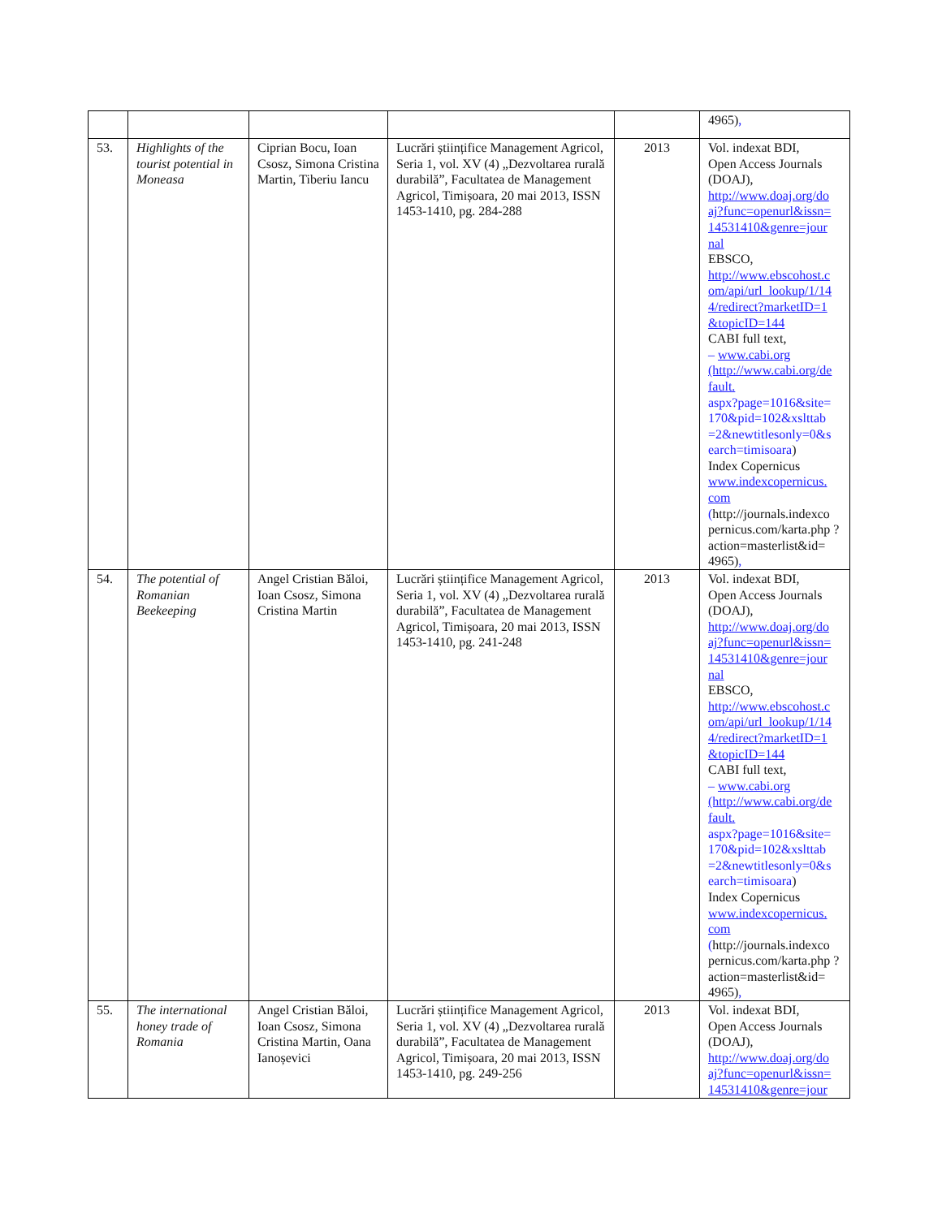| | | | | | 4965) , |
| 53. | Highlights of the tourist potential in Moneasa | Ciprian Bocu, Ioan Csosz, Simona Cristina Martin, Tiberiu Iancu | Lucrări științifice Management Agricol, Seria 1, vol. XV (4) „Dezvoltarea rurală durabilă”, Facultatea de Management Agricol, Timișoara, 20 mai 2013, ISSN 1453-1410, pg. 284-288 | 2013 | Vol. indexat BDI, Open Access Journals (DOAJ), http://www.doaj.org/do aj?func=openurl&issn= 14531410&genre=jour nal EBSCO, http://www.ebscohost.c om/api/url_lookup/1/14 4/redirect?marketID=1 &topicID=144 CABI full text, – www.cabi.org (http://www.cabi.org/de fault. aspx?page=1016&site= 170&pid=102&xslttab =2&newtitlesonly=0&s earch=timisoara ) Index Copernicus www.indexcopernicus. com ( http://journals.indexco pernicus.com/karta.php ?action=masterlist&id= 4965) , |
| 54. | The potential of Romanian Beekeeping | Angel Cristian Băloi, Ioan Csosz, Simona Cristina Martin | Lucrări științifice Management Agricol, Seria 1, vol. XV (4) „Dezvoltarea rurală durabilă”, Facultatea de Management Agricol, Timișoara, 20 mai 2013, ISSN 1453-1410, pg. 241-248 | 2013 | Vol. indexat BDI, Open Access Journals (DOAJ), http://www.doaj.org/do aj?func=openurl&issn= 14531410&genre=jour nal EBSCO, http://www.ebscohost.c om/api/url_lookup/1/14 4/redirect?marketID=1 &topicID=144 CABI full text, – www.cabi.org (http://www.cabi.org/de fault. aspx?page=1016&site= 170&pid=102&xslttab =2&newtitlesonly=0&s earch=timisoara ) Index Copernicus www.indexcopernicus. com ( http://journals.indexco pernicus.com/karta.php ?action=masterlist&id= 4965) , |
| 55. | The international honey trade of Romania | Angel Cristian Băloi, Ioan Csosz, Simona Cristina Martin, Oana Ianoșevici | Lucrări științifice Management Agricol, Seria 1, vol. XV (4) „Dezvoltarea rurală durabilă”, Facultatea de Management Agricol, Timișoara, 20 mai 2013, ISSN 1453-1410, pg. 249-256 | 2013 | Vol. indexat BDI, Open Access Journals (DOAJ), http://www.doaj.org/do aj?func=openurl&issn= 14531410&genre=jour |